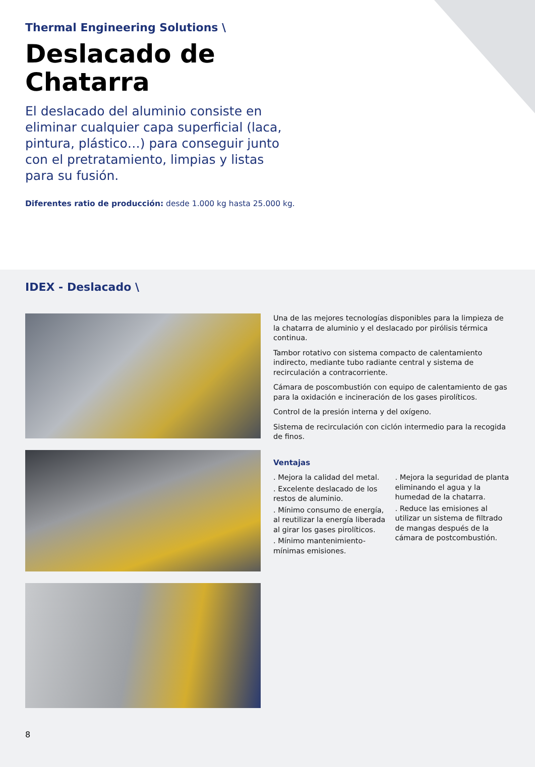Thermal Engineering Solutions \
Deslacado de
Chatarra
El deslacado del aluminio consiste en eliminar cualquier capa superficial (laca, pintura, plástico…) para conseguir junto con el pretratamiento, limpias y listas para su fusión.
Diferentes ratio de producción: desde 1.000 kg hasta 25.000 kg.
IDEX - Deslacado \
Una de las mejores tecnologías disponibles para la limpieza de la chatarra de aluminio y el deslacado por pirólisis térmica continua.
Tambor rotativo con sistema compacto de calentamiento indirecto, mediante tubo radiante central y sistema de recirculación a contracorriente.
Cámara de poscombustión con equipo de calentamiento de gas para la oxidación e incineración de los gases pirolíticos.
Control de la presión interna y del oxígeno.
Sistema de recirculación con ciclón intermedio para la recogida de finos.
Ventajas
. Mejora la calidad del metal.
. Excelente deslacado de los restos de aluminio.
. Mínimo consumo de energía, al reutilizar la energía liberada al girar los gases pirolíticos.
. Mínimo mantenimiento-mínimas emisiones.
. Mejora la seguridad de planta eliminando el agua y la humedad de la chatarra.
. Reduce las emisiones al utilizar un sistema de filtrado de mangas después de la cámara de postcombustión.
8